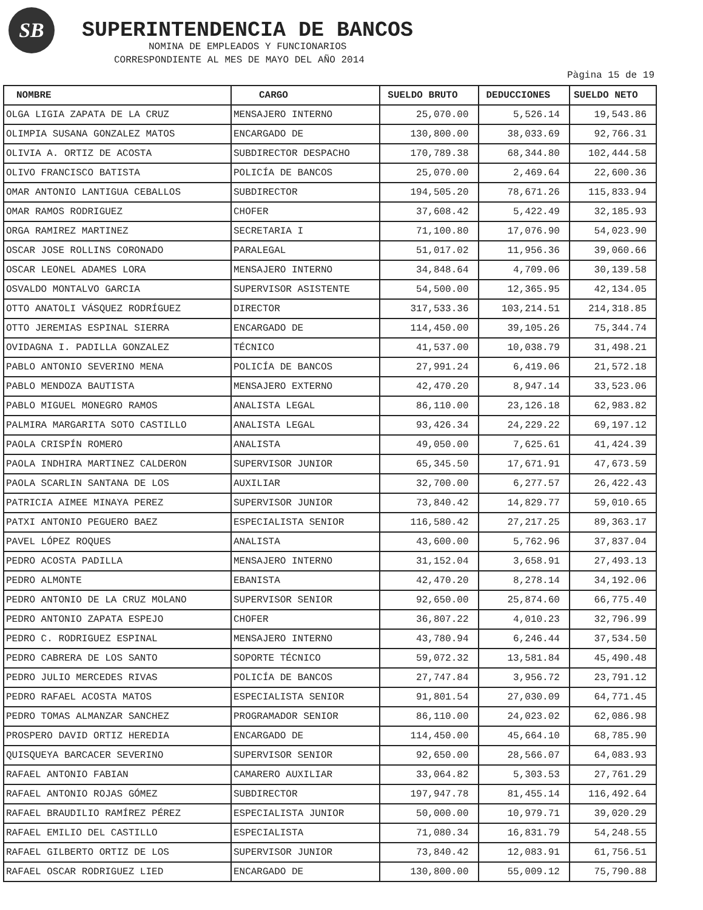SB SUPERINTENDENCIA DE BANCOS
NOMINA DE EMPLEADOS Y FUNCIONARIOS
CORRESPONDIENTE AL MES DE MAYO DEL AÑO 2014
Pàgina 15 de 19
| NOMBRE | CARGO | SUELDO BRUTO | DEDUCCIONES | SUELDO NETO |
| --- | --- | --- | --- | --- |
| OLGA LIGIA ZAPATA DE LA CRUZ | MENSAJERO INTERNO | 25,070.00 | 5,526.14 | 19,543.86 |
| OLIMPIA SUSANA GONZALEZ MATOS | ENCARGADO DE | 130,800.00 | 38,033.69 | 92,766.31 |
| OLIVIA A. ORTIZ DE ACOSTA | SUBDIRECTOR DESPACHO | 170,789.38 | 68,344.80 | 102,444.58 |
| OLIVO FRANCISCO BATISTA | POLICÍA DE BANCOS | 25,070.00 | 2,469.64 | 22,600.36 |
| OMAR ANTONIO LANTIGUA CEBALLOS | SUBDIRECTOR | 194,505.20 | 78,671.26 | 115,833.94 |
| OMAR RAMOS RODRIGUEZ | CHOFER | 37,608.42 | 5,422.49 | 32,185.93 |
| ORGA RAMIREZ MARTINEZ | SECRETARIA I | 71,100.80 | 17,076.90 | 54,023.90 |
| OSCAR JOSE ROLLINS CORONADO | PARALEGAL | 51,017.02 | 11,956.36 | 39,060.66 |
| OSCAR LEONEL ADAMES LORA | MENSAJERO INTERNO | 34,848.64 | 4,709.06 | 30,139.58 |
| OSVALDO MONTALVO GARCIA | SUPERVISOR ASISTENTE | 54,500.00 | 12,365.95 | 42,134.05 |
| OTTO ANATOLI VÁSQUEZ RODRÍGUEZ | DIRECTOR | 317,533.36 | 103,214.51 | 214,318.85 |
| OTTO JEREMIAS ESPINAL SIERRA | ENCARGADO DE | 114,450.00 | 39,105.26 | 75,344.74 |
| OVIDAGNA I. PADILLA GONZALEZ | TÉCNICO | 41,537.00 | 10,038.79 | 31,498.21 |
| PABLO ANTONIO SEVERINO MENA | POLICÍA DE BANCOS | 27,991.24 | 6,419.06 | 21,572.18 |
| PABLO MENDOZA BAUTISTA | MENSAJERO EXTERNO | 42,470.20 | 8,947.14 | 33,523.06 |
| PABLO MIGUEL MONEGRO RAMOS | ANALISTA LEGAL | 86,110.00 | 23,126.18 | 62,983.82 |
| PALMIRA MARGARITA SOTO CASTILLO | ANALISTA LEGAL | 93,426.34 | 24,229.22 | 69,197.12 |
| PAOLA CRISPÍN ROMERO | ANALISTA | 49,050.00 | 7,625.61 | 41,424.39 |
| PAOLA INDHIRA MARTINEZ CALDERON | SUPERVISOR JUNIOR | 65,345.50 | 17,671.91 | 47,673.59 |
| PAOLA SCARLIN SANTANA DE LOS | AUXILIAR | 32,700.00 | 6,277.57 | 26,422.43 |
| PATRICIA AIMEE MINAYA PEREZ | SUPERVISOR JUNIOR | 73,840.42 | 14,829.77 | 59,010.65 |
| PATXI ANTONIO PEGUERO BAEZ | ESPECIALISTA SENIOR | 116,580.42 | 27,217.25 | 89,363.17 |
| PAVEL LÓPEZ ROQUES | ANALISTA | 43,600.00 | 5,762.96 | 37,837.04 |
| PEDRO ACOSTA PADILLA | MENSAJERO INTERNO | 31,152.04 | 3,658.91 | 27,493.13 |
| PEDRO ALMONTE | EBANISTA | 42,470.20 | 8,278.14 | 34,192.06 |
| PEDRO ANTONIO DE LA CRUZ MOLANO | SUPERVISOR SENIOR | 92,650.00 | 25,874.60 | 66,775.40 |
| PEDRO ANTONIO ZAPATA ESPEJO | CHOFER | 36,807.22 | 4,010.23 | 32,796.99 |
| PEDRO C. RODRIGUEZ ESPINAL | MENSAJERO INTERNO | 43,780.94 | 6,246.44 | 37,534.50 |
| PEDRO CABRERA DE LOS SANTO | SOPORTE TÉCNICO | 59,072.32 | 13,581.84 | 45,490.48 |
| PEDRO JULIO MERCEDES RIVAS | POLICÍA DE BANCOS | 27,747.84 | 3,956.72 | 23,791.12 |
| PEDRO RAFAEL ACOSTA MATOS | ESPECIALISTA SENIOR | 91,801.54 | 27,030.09 | 64,771.45 |
| PEDRO TOMAS ALMANZAR SANCHEZ | PROGRAMADOR SENIOR | 86,110.00 | 24,023.02 | 62,086.98 |
| PROSPERO DAVID ORTIZ HEREDIA | ENCARGADO DE | 114,450.00 | 45,664.10 | 68,785.90 |
| QUISQUEYA BARCACER SEVERINO | SUPERVISOR SENIOR | 92,650.00 | 28,566.07 | 64,083.93 |
| RAFAEL ANTONIO FABIAN | CAMARERO AUXILIAR | 33,064.82 | 5,303.53 | 27,761.29 |
| RAFAEL ANTONIO ROJAS GÓMEZ | SUBDIRECTOR | 197,947.78 | 81,455.14 | 116,492.64 |
| RAFAEL BRAUDILIO RAMÍREZ PÉREZ | ESPECIALISTA JUNIOR | 50,000.00 | 10,979.71 | 39,020.29 |
| RAFAEL EMILIO DEL CASTILLO | ESPECIALISTA | 71,080.34 | 16,831.79 | 54,248.55 |
| RAFAEL GILBERTO ORTIZ DE LOS | SUPERVISOR JUNIOR | 73,840.42 | 12,083.91 | 61,756.51 |
| RAFAEL OSCAR RODRIGUEZ LIED | ENCARGADO DE | 130,800.00 | 55,009.12 | 75,790.88 |